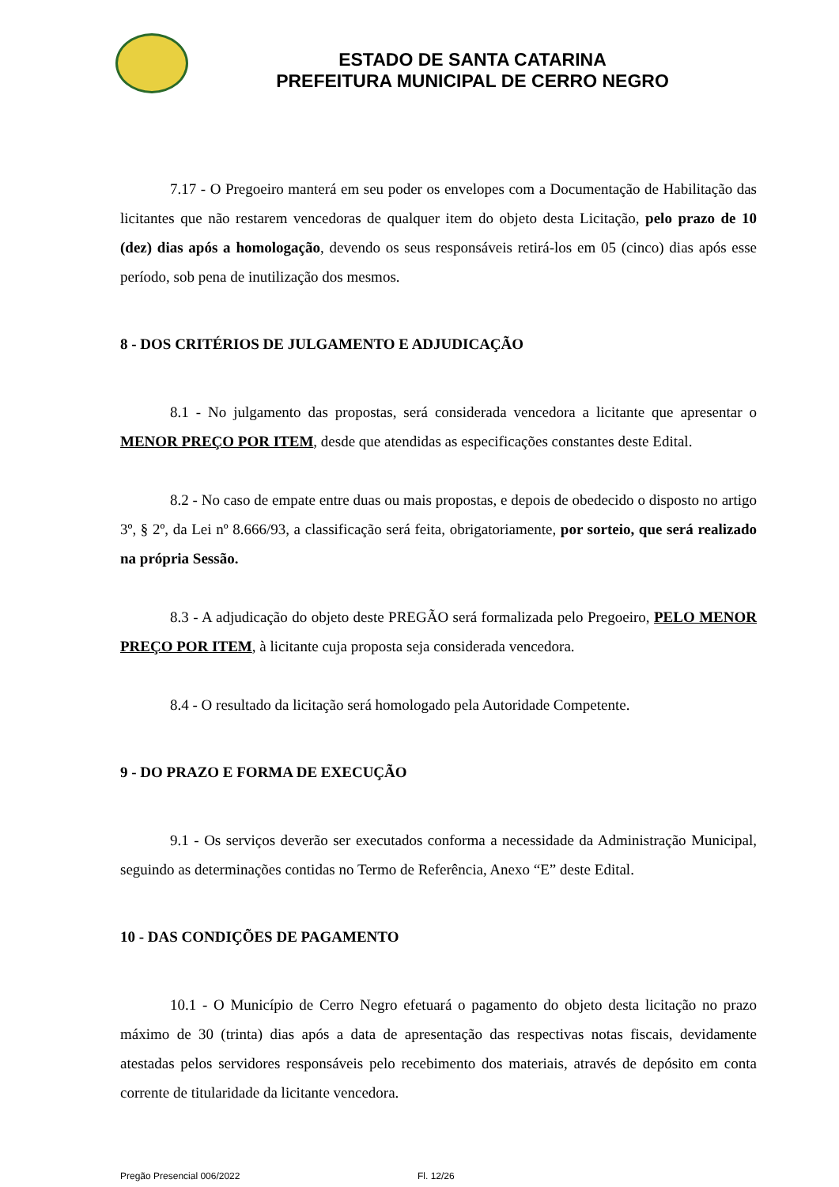ESTADO DE SANTA CATARINA
PREFEITURA MUNICIPAL DE CERRO NEGRO
7.17 - O Pregoeiro manterá em seu poder os envelopes com a Documentação de Habilitação das licitantes que não restarem vencedoras de qualquer item do objeto desta Licitação, pelo prazo de 10 (dez) dias após a homologação, devendo os seus responsáveis retirá-los em 05 (cinco) dias após esse período, sob pena de inutilização dos mesmos.
8 - DOS CRITÉRIOS DE JULGAMENTO E ADJUDICAÇÃO
8.1 - No julgamento das propostas, será considerada vencedora a licitante que apresentar o MENOR PREÇO POR ITEM, desde que atendidas as especificações constantes deste Edital.
8.2 - No caso de empate entre duas ou mais propostas, e depois de obedecido o disposto no artigo 3º, § 2º, da Lei nº 8.666/93, a classificação será feita, obrigatoriamente, por sorteio, que será realizado na própria Sessão.
8.3 - A adjudicação do objeto deste PREGÃO será formalizada pelo Pregoeiro, PELO MENOR PREÇO POR ITEM, à licitante cuja proposta seja considerada vencedora.
8.4 - O resultado da licitação será homologado pela Autoridade Competente.
9 - DO PRAZO E FORMA DE EXECUÇÃO
9.1 - Os serviços deverão ser executados conforma a necessidade da Administração Municipal, seguindo as determinações contidas no Termo de Referência, Anexo “E” deste Edital.
10 - DAS CONDIÇÕES DE PAGAMENTO
10.1 - O Município de Cerro Negro efetuará o pagamento do objeto desta licitação no prazo máximo de 30 (trinta) dias após a data de apresentação das respectivas notas fiscais, devidamente atestadas pelos servidores responsáveis pelo recebimento dos materiais, através de depósito em conta corrente de titularidade da licitante vencedora.
Pregão Presencial 006/2022 Fl. 12/26